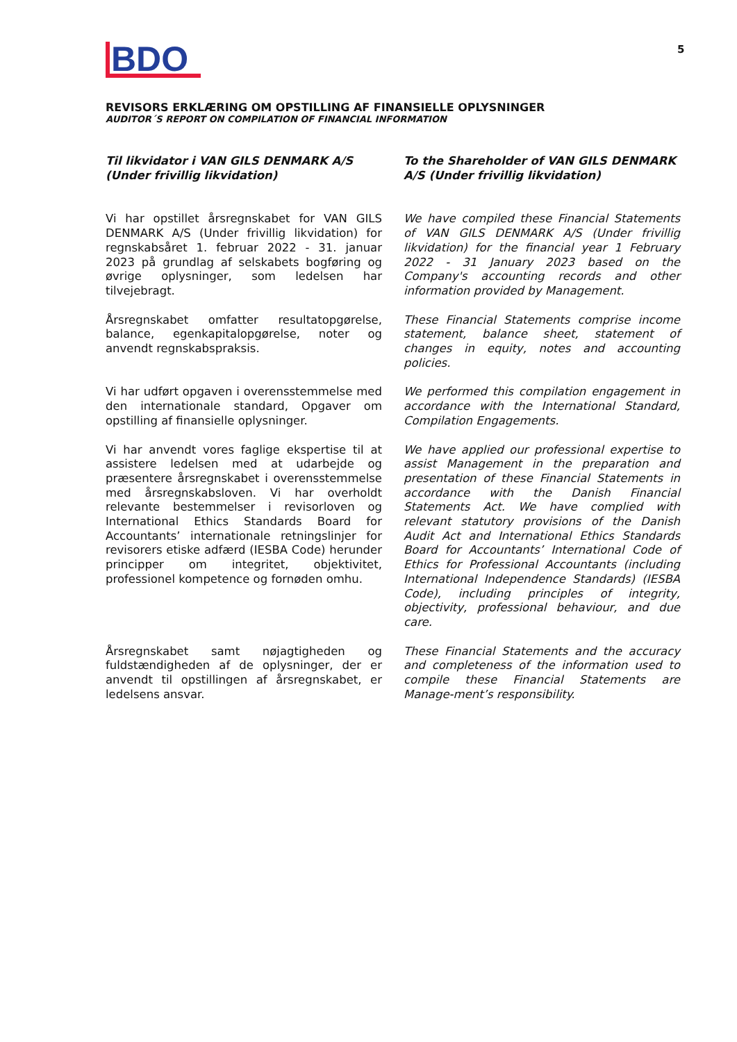BDO
5
REVISORS ERKLÆRING OM OPSTILLING AF FINANSIELLE OPLYSNINGER
AUDITOR´S REPORT ON COMPILATION OF FINANCIAL INFORMATION
Til likvidator i VAN GILS DENMARK A/S (Under frivillig likvidation)
To the Shareholder of VAN GILS DENMARK A/S (Under frivillig likvidation)
Vi har opstillet årsregnskabet for VAN GILS DENMARK A/S (Under frivillig likvidation) for regnskabsåret 1. februar 2022 - 31. januar 2023 på grundlag af selskabets bogføring og øvrige oplysninger, som ledelsen har tilvejebragt.
We have compiled these Financial Statements of VAN GILS DENMARK A/S (Under frivillig likvidation) for the financial year 1 February 2022 - 31 January 2023 based on the Company's accounting records and other information provided by Management.
Årsregnskabet omfatter resultatopgørelse, balance, egenkapitalopgørelse, noter og anvendt regnskabspraksis.
These Financial Statements comprise income statement, balance sheet, statement of changes in equity, notes and accounting policies.
Vi har udført opgaven i overensstemmelse med den internationale standard, Opgaver om opstilling af finansielle oplysninger.
We performed this compilation engagement in accordance with the International Standard, Compilation Engagements.
Vi har anvendt vores faglige ekspertise til at assistere ledelsen med at udarbejde og præsentere årsregnskabet i overensstemmelse med årsregnskabsloven. Vi har overholdt relevante bestemmelser i revisorloven og International Ethics Standards Board for Accountants’ internationale retningslinjer for revisorers etiske adfærd (IESBA Code) herunder principper om integritet, objektivitet, professionel kompetence og fornøden omhu.
We have applied our professional expertise to assist Management in the preparation and presentation of these Financial Statements in accordance with the Danish Financial Statements Act. We have complied with relevant statutory provisions of the Danish Audit Act and International Ethics Standards Board for Accountants’ International Code of Ethics for Professional Accountants (including International Independence Standards) (IESBA Code), including principles of integrity, objectivity, professional behaviour, and due care.
Årsregnskabet samt nøjagtigheden og fuldstændigheden af de oplysninger, der er anvendt til opstillingen af årsregnskabet, er ledelsens ansvar.
These Financial Statements and the accuracy and completeness of the information used to compile these Financial Statements are Manage-ment’s responsibility.